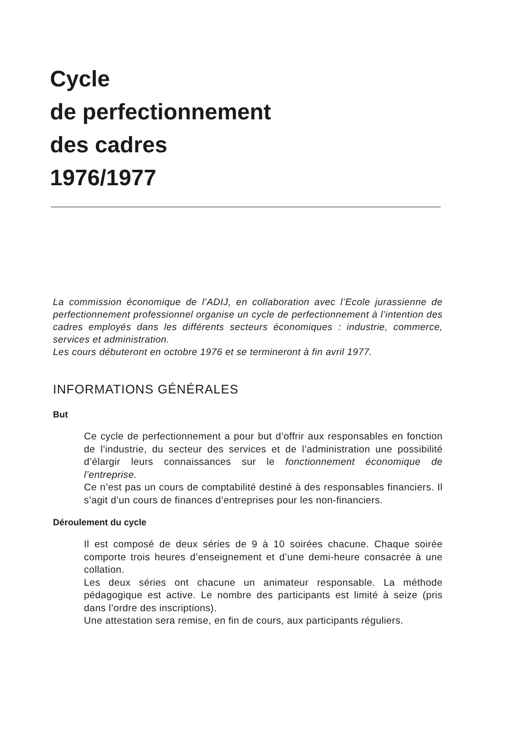Cycle
de perfectionnement
des cadres
1976/1977
La commission économique de l’ADIJ, en collaboration avec l’Ecole jurassienne de perfectionnement professionnel organise un cycle de perfectionnement à l’intention des cadres employés dans les différents secteurs économiques : industrie, commerce, services et administration.
Les cours débuteront en octobre 1976 et se termineront à fin avril 1977.
INFORMATIONS GÉNÉRALES
But
Ce cycle de perfectionnement a pour but d’offrir aux responsables en fonction de l’industrie, du secteur des services et de l’administration une possibilité d’élargir leurs connaissances sur le fonctionnement économique de l’entreprise.
Ce n’est pas un cours de comptabilité destiné à des responsables financiers. Il s’agit d’un cours de finances d’entreprises pour les non-financiers.
Déroulement du cycle
Il est composé de deux séries de 9 à 10 soirées chacune. Chaque soirée comporte trois heures d’enseignement et d’une demi-heure consacrée à une collation.
Les deux séries ont chacune un animateur responsable. La méthode pédagogique est active. Le nombre des participants est limité à seize (pris dans l’ordre des inscriptions).
Une attestation sera remise, en fin de cours, aux participants réguliers.